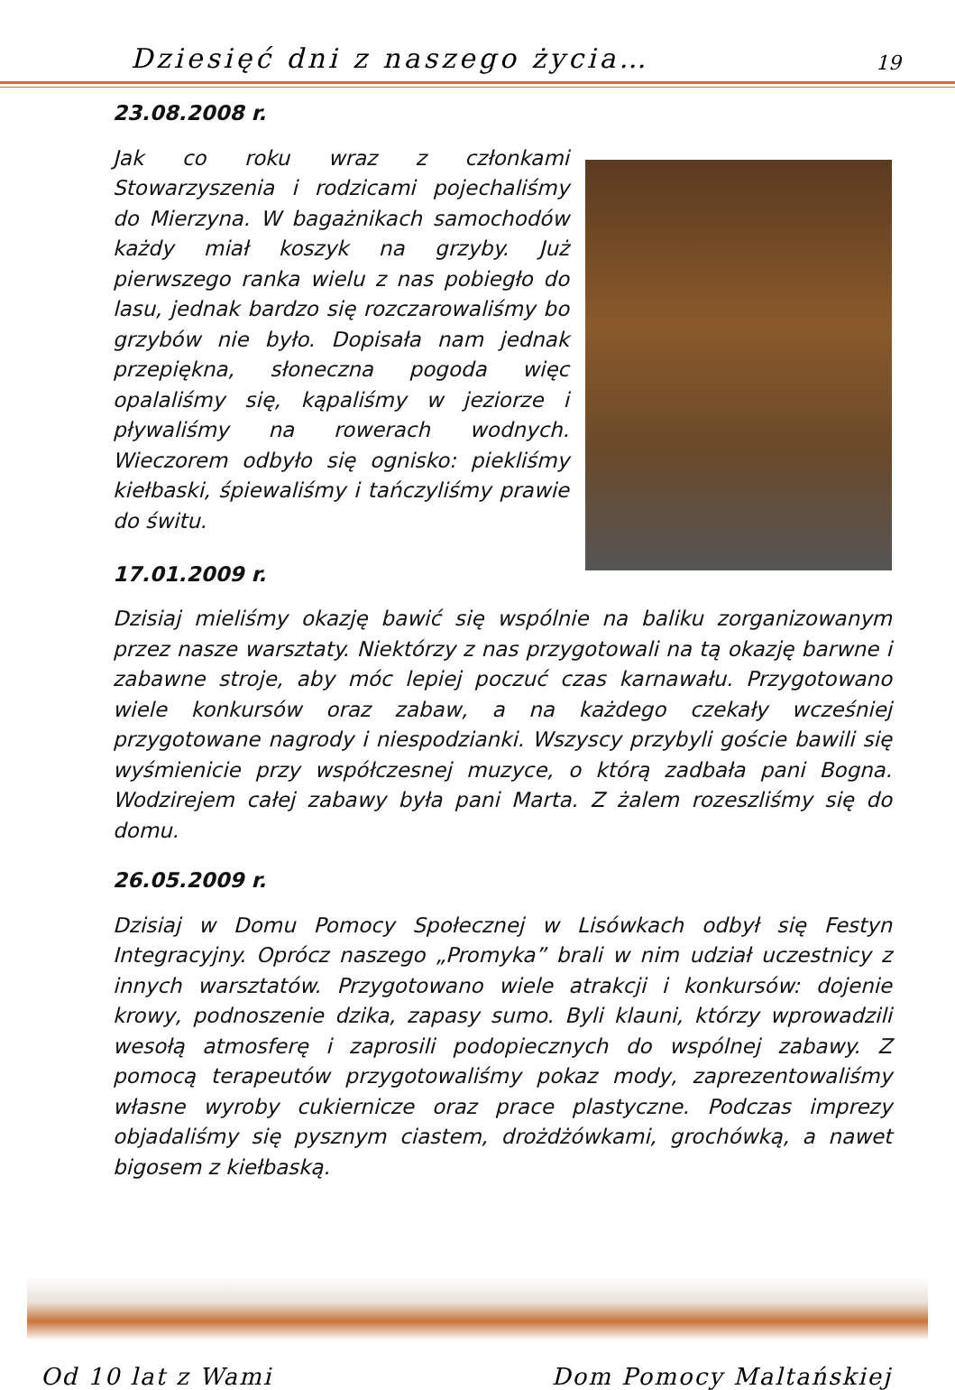Dziesięć dni z naszego życia… 19
23.08.2008 r.
Jak co roku wraz z członkami Stowarzyszenia i rodzicami pojechaliśmy do Mierzyna. W bagażnikach samochodów każdy miał koszyk na grzyby. Już pierwszego ranka wielu z nas pobiegło do lasu, jednak bardzo się rozczarowaliśmy bo grzybów nie było. Dopisała nam jednak przepiękna, słoneczna pogoda więc opalaliśmy się, kąpaliśmy w jeziorze i pływaliśmy na rowerach wodnych. Wieczorem odbyło się ognisko: piekliśmy kiełbaski, śpiewaliśmy i tańczyliśmy prawie do świtu.
17.01.2009 r.
Dzisiaj mieliśmy okazję bawić się wspólnie na baliku zorganizowanym przez nasze warsztaty. Niektórzy z nas przygotowali na tą okazję barwne i zabawne stroje, aby móc lepiej poczuć czas karnawału. Przygotowano wiele konkursów oraz zabaw, a na każdego czekały wcześniej przygotowane nagrody i niespodzianki. Wszyscy przybyli goście bawili się wyśmienicie przy współczesnej muzyce, o którą zadbała pani Bogna. Wodzirejem całej zabawy była pani Marta. Z żalem rozeszliśmy się do domu.
26.05.2009 r.
Dzisiaj w Domu Pomocy Społecznej w Lisówkach odbył się Festyn Integracyjny. Oprócz naszego „Promyka” brali w nim udział uczestnicy z innych warsztatów. Przygotowano wiele atrakcji i konkursów: dojenie krowy, podnoszenie dzika, zapasy sumo. Byli klauni, którzy wprowadzili wesołą atmosferę i zaprosili podopiecznych do wspólnej zabawy. Z pomocą terapeutów przygotowaliśmy pokaz mody, zaprezentowaliśmy własne wyroby cukiernicze oraz prace plastyczne. Podczas imprezy objadaliśmy się pysznym ciastem, drożdżówkami, grochówką, a nawet bigosem z kiełbaską.
Od 10 lat z Wami Dom Pomocy Maltańskiej